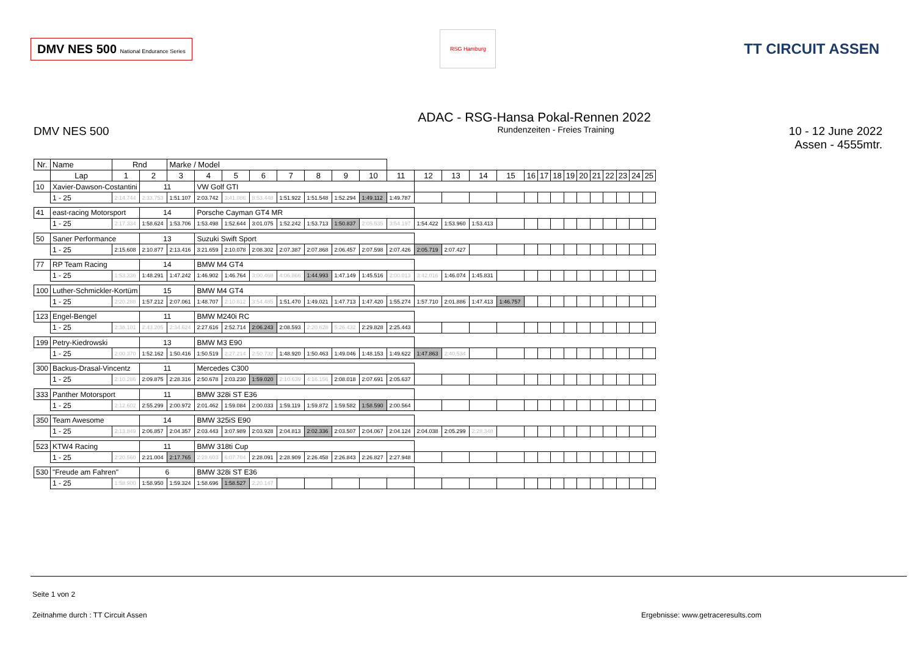DMV NES 500 National Endurance Series
RSG Hamburg
TT CIRCUIT ASSEN
ADAC - RSG-Hansa Pokal-Rennen 2022
DMV NES 500
Rundenzeiten - Freies Training
10 - 12 June 2022
Assen - 4555mtr.
| Nr. | Name | | Rnd | | Marke / Model | | | | | | | | | | | | | | | | | | | | | | |
| --- | --- | --- | --- | --- | --- | --- | --- | --- | --- | --- | --- | --- | --- | --- | --- | --- | --- | --- | --- | --- | --- | --- | --- | --- | --- | --- | --- |
| | Lap | | 1 | 2 | 3 | 4 | 5 | 6 | 7 | 8 | 9 | 10 | 11 | 12 | 13 | 14 | 15 | 16 | 17 | 18 | 19 | 20 | 21 | 22 | 23 | 24 | 25 |
| 10 | Xavier-Dawson-Costantini | | | 11 | | VW Golf GTI | | | | | | | | | | | | | | | | | | | | | |
| | | 1 - 25 | 2:14.744 | 2:33.753 | 1:51.107 | 2:03.742 | 3:41.086 | 8:53.448 | 1:51.922 | 1:51.548 | 1:52.294 | 1:49.112 | 1:49.787 | | | | | | | | | | | | | | |
| 41 | east-racing Motorsport | | | 14 | | Porsche Cayman GT4 MR | | | | | | | | | | | | | | | | | | | | | |
| | | 1 - 25 | 2:17.334 | 1:58.624 | 1:53.706 | 1:53.498 | 1:52.644 | 3:01.075 | 1:52.242 | 1:53.713 | 1:50.837 | 2:05.535 | 3:54.197 | 1:54.422 | 1:53.960 | 1:53.413 | | | | | | | | | | | |
| 50 | Saner Performance | | | 13 | | Suzuki Swift Sport | | | | | | | | | | | | | | | | | | | | | |
| | | 1 - 25 | 2:15.608 | 2:10.877 | 2:13.416 | 3:21.659 | 2:10.078 | 2:08.302 | 2:07.387 | 2:07.868 | 2:06.457 | 2:07.598 | 2:07.426 | 2:05.719 | 2:07.427 | | | | | | | | | | | | |
| 77 | RP Team Racing | | | 14 | | BMW M4 GT4 | | | | | | | | | | | | | | | | | | | | | |
| | | 1 - 25 | 1:53.336 | 1:48.291 | 1:47.242 | 1:46.902 | 1:46.764 | 3:00.468 | 4:06.866 | 1:44.993 | 1:47.149 | 1:45.516 | 2:00.013 | 3:42.016 | 1:46.074 | 1:45.831 | | | | | | | | | | | |
| 100 | Luther-Schmickler-Kortüm | | | 15 | | BMW M4 GT4 | | | | | | | | | | | | | | | | | | | | | |
| | | 1 - 25 | 2:20.288 | 1:57.212 | 2:07.061 | 1:48.707 | 2:10.812 | 3:54.485 | 1:51.470 | 1:49.021 | 1:47.713 | 1:47.420 | 1:55.274 | 1:57.710 | 2:01.886 | 1:47.413 | 1:46.757 | | | | | | | | | | |
| 123 | Engel-Bengel | | | 11 | | BMW M240i RC | | | | | | | | | | | | | | | | | | | | | |
| | | 1 - 25 | 2:38.101 | 2:43.205 | 2:34.624 | 2:27.616 | 2:52.714 | 2:06.243 | 2:08.593 | 2:20.628 | 5:26.432 | 2:29.828 | 2:25.443 | | | | | | | | | | | | | | |
| 199 | Petry-Kiedrowski | | | 13 | | BMW M3 E90 | | | | | | | | | | | | | | | | | | | | | |
| | | 1 - 25 | 2:00.370 | 1:52.162 | 1:50.416 | 1:50.519 | 2:27.214 | 2:50.732 | 1:48.920 | 1:50.463 | 1:49.046 | 1:48.153 | 1:49.622 | 1:47.863 | 2:40.534 | | | | | | | | | | | | |
| 300 | Backus-Drasal-Vincentz | | | 11 | | Mercedes C300 | | | | | | | | | | | | | | | | | | | | | |
| | | 1 - 25 | 2:10.286 | 2:09.875 | 2:28.316 | 2:50.678 | 2:03.230 | 1:59.020 | 2:10.639 | 4:16.156 | 2:08.018 | 2:07.691 | 2:05.637 | | | | | | | | | | | | | | |
| 333 | Panther Motorsport | | | 11 | | BMW 328i ST E36 | | | | | | | | | | | | | | | | | | | | | |
| | | 1 - 25 | 2:12.602 | 2:55.299 | 2:00.972 | 2:01.462 | 1:59.084 | 2:00.033 | 1:59.119 | 1:59.872 | 1:59.582 | 1:58.590 | 2:00.564 | | | | | | | | | | | | | | |
| 350 | Team Awesome | | | 14 | | BMW 325iS E90 | | | | | | | | | | | | | | | | | | | | | |
| | | 1 - 25 | 2:13.849 | 2:06.857 | 2:04.357 | 2:03.443 | 3:07.989 | 2:03.928 | 2:04.813 | 2:02.336 | 2:03.507 | 2:04.067 | 2:04.124 | 2:04.038 | 2:05.299 | 2:28.348 | | | | | | | | | | | |
| 523 | KTW4 Racing | | | 11 | | BMW 318ti Cup | | | | | | | | | | | | | | | | | | | | | |
| | | 1 - 25 | 2:20.560 | 2:21.004 | 2:17.765 | 2:28.603 | 6:07.704 | 2:28.091 | 2:28.909 | 2:26.458 | 2:26.843 | 2:26.827 | 2:27.948 | | | | | | | | | | | | | | |
| 530 | "Freude am Fahren" | | | 6 | | BMW 328i ST E36 | | | | | | | | | | | | | | | | | | | | | |
| | | 1 - 25 | 1:58.900 | 1:58.950 | 1:59.324 | 1:58.696 | 1:58.527 | 2:20.147 | | | | | | | | | | | | | | | | | | | |
Seite 1 von 2
Zeitnahme durch : TT Circuit Assen
Ergebnisse: www.getraceresults.com